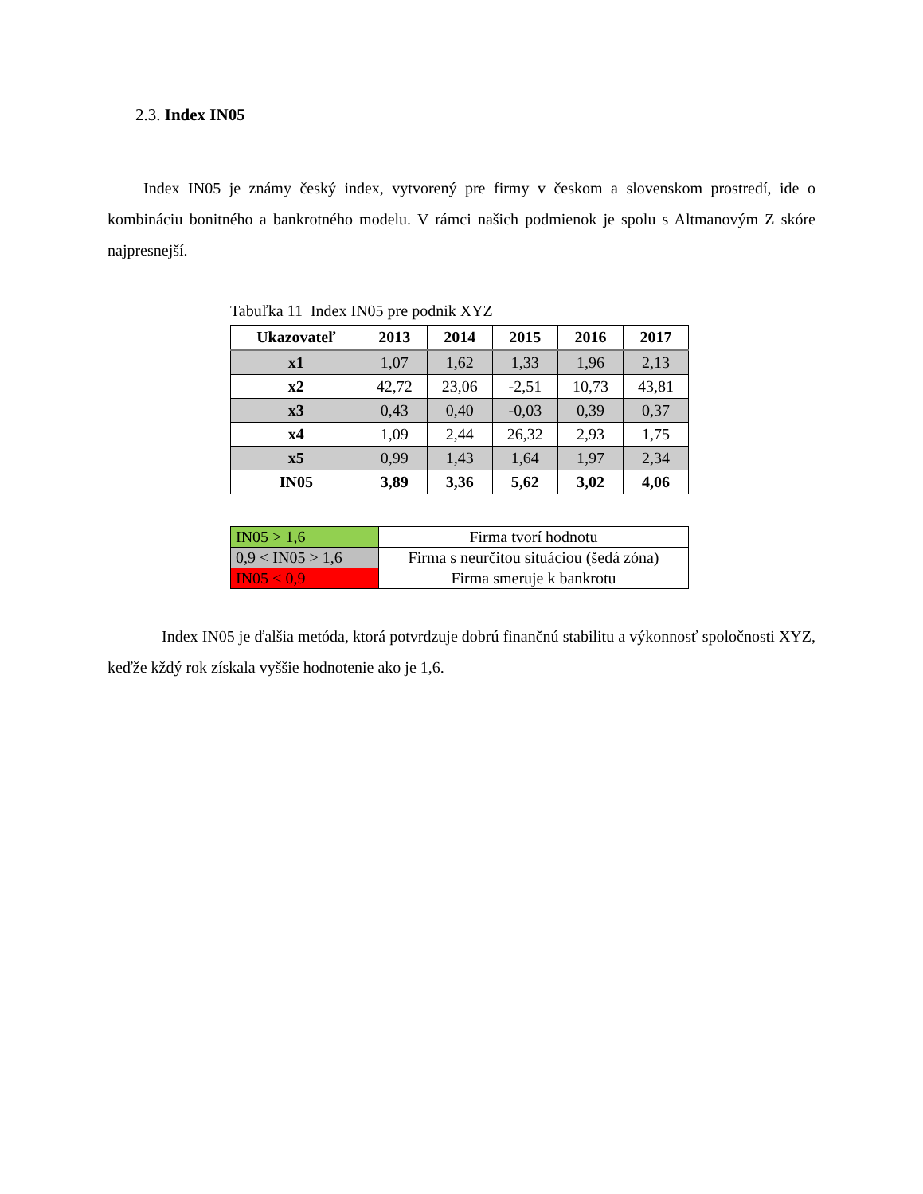2.3. Index IN05
Index IN05 je známy český index, vytvorený pre firmy v českom a slovenskom prostredí, ide o kombináciu bonitného a bankrotného modelu. V rámci našich podmienok je spolu s Altmanovým Z skóre najpresnejší.
Tabuľka 11 Index IN05 pre podnik XYZ
| Ukazovateľ | 2013 | 2014 | 2015 | 2016 | 2017 |
| --- | --- | --- | --- | --- | --- |
| x1 | 1,07 | 1,62 | 1,33 | 1,96 | 2,13 |
| x2 | 42,72 | 23,06 | -2,51 | 10,73 | 43,81 |
| x3 | 0,43 | 0,40 | -0,03 | 0,39 | 0,37 |
| x4 | 1,09 | 2,44 | 26,32 | 2,93 | 1,75 |
| x5 | 0,99 | 1,43 | 1,64 | 1,97 | 2,34 |
| IN05 | 3,89 | 3,36 | 5,62 | 3,02 | 4,06 |
| IN05 > 1,6 | Firma tvorí hodnotu |
| 0,9 < IN05 > 1,6 | Firma s neurčitou situáciou (šedá zóna) |
| IN05 < 0,9 | Firma smeruje k bankrotu |
Index IN05 je ďalšia metóda, ktorá potvrdzuje dobrú finančnú stabilitu a výkonnosť spoločnosti XYZ, keďže kždý rok získala vyššie hodnotenie ako je 1,6.